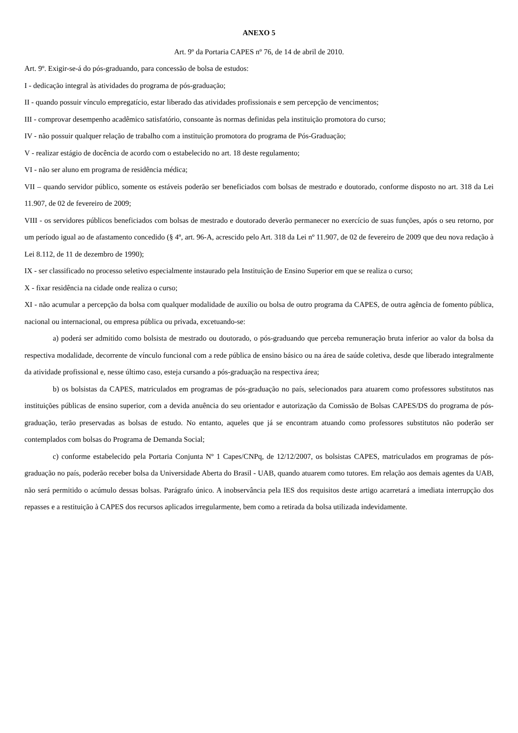ANEXO 5
Art. 9º da Portaria CAPES nº 76, de 14 de abril de 2010.
Art. 9º. Exigir-se-á do pós-graduando, para concessão de bolsa de estudos:
I - dedicação integral às atividades do programa de pós-graduação;
II - quando possuir vínculo empregatício, estar liberado das atividades profissionais e sem percepção de vencimentos;
III - comprovar desempenho acadêmico satisfatório, consoante às normas definidas pela instituição promotora do curso;
IV - não possuir qualquer relação de trabalho com a instituição promotora do programa de Pós-Graduação;
V - realizar estágio de docência de acordo com o estabelecido no art. 18 deste regulamento;
VI - não ser aluno em programa de residência médica;
VII – quando servidor público, somente os estáveis poderão ser beneficiados com bolsas de mestrado e doutorado, conforme disposto no art. 318 da Lei 11.907, de 02 de fevereiro de 2009;
VIII - os servidores públicos beneficiados com bolsas de mestrado e doutorado deverão permanecer no exercício de suas funções, após o seu retorno, por um período igual ao de afastamento concedido (§ 4º, art. 96-A, acrescido pelo Art. 318 da Lei nº 11.907, de 02 de fevereiro de 2009 que deu nova redação à Lei 8.112, de 11 de dezembro de 1990);
IX - ser classificado no processo seletivo especialmente instaurado pela Instituição de Ensino Superior em que se realiza o curso;
X - fixar residência na cidade onde realiza o curso;
XI - não acumular a percepção da bolsa com qualquer modalidade de auxílio ou bolsa de outro programa da CAPES, de outra agência de fomento pública, nacional ou internacional, ou empresa pública ou privada, excetuando-se:
a) poderá ser admitido como bolsista de mestrado ou doutorado, o pós-graduando que perceba remuneração bruta inferior ao valor da bolsa da respectiva modalidade, decorrente de vínculo funcional com a rede pública de ensino básico ou na área de saúde coletiva, desde que liberado integralmente da atividade profissional e, nesse último caso, esteja cursando a pós-graduação na respectiva área;
b) os bolsistas da CAPES, matriculados em programas de pós-graduação no país, selecionados para atuarem como professores substitutos nas instituições públicas de ensino superior, com a devida anuência do seu orientador e autorização da Comissão de Bolsas CAPES/DS do programa de pós-graduação, terão preservadas as bolsas de estudo. No entanto, aqueles que já se encontram atuando como professores substitutos não poderão ser contemplados com bolsas do Programa de Demanda Social;
c) conforme estabelecido pela Portaria Conjunta Nº 1 Capes/CNPq, de 12/12/2007, os bolsistas CAPES, matriculados em programas de pós-graduação no país, poderão receber bolsa da Universidade Aberta do Brasil - UAB, quando atuarem como tutores. Em relação aos demais agentes da UAB, não será permitido o acúmulo dessas bolsas. Parágrafo único. A inobservância pela IES dos requisitos deste artigo acarretará a imediata interrupção dos repasses e a restituição à CAPES dos recursos aplicados irregularmente, bem como a retirada da bolsa utilizada indevidamente.